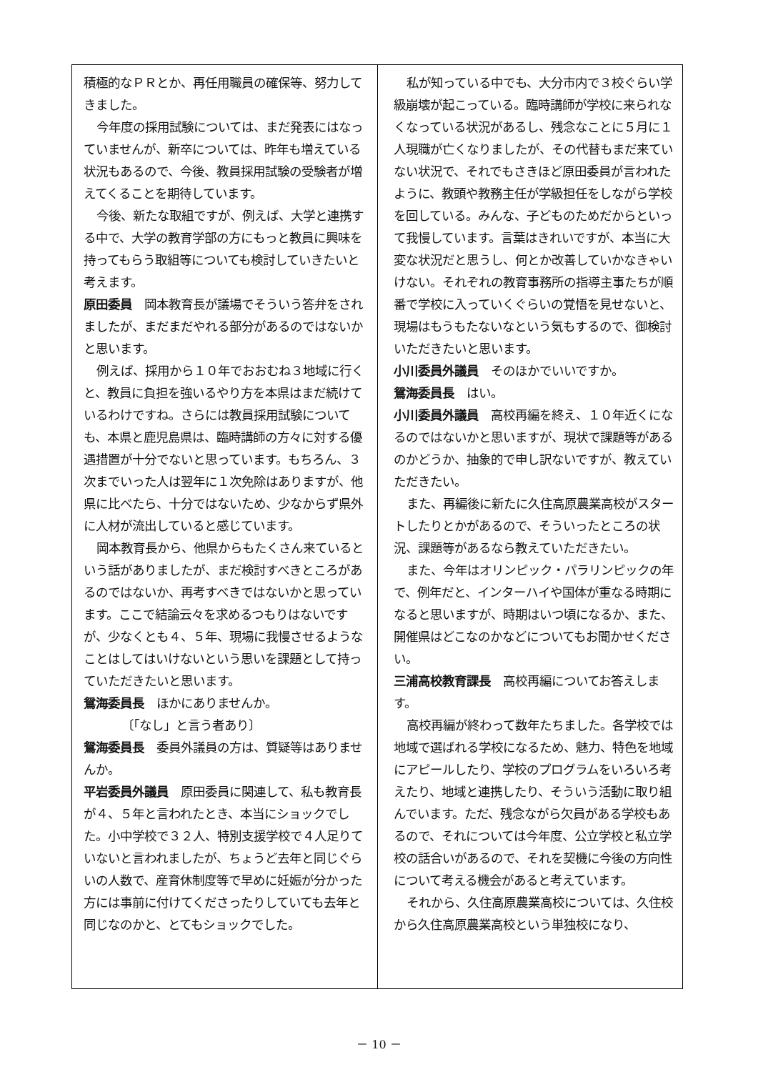積極的なＰＲとか、再任用職員の確保等、努力してきました。
今年度の採用試験については、まだ発表にはなっていませんが、新卒については、昨年も増えている状況もあるので、今後、教員採用試験の受験者が増えてくることを期待しています。
今後、新たな取組ですが、例えば、大学と連携する中で、大学の教育学部の方にもっと教員に興味を持ってもらう取組等についても検討していきたいと考えます。
原田委員　岡本教育長が議場でそういう答弁をされましたが、まだまだやれる部分があるのではないかと思います。
例えば、採用から１０年でおおむね３地域に行くと、教員に負担を強いるやり方を本県はまだ続けているわけですね。さらには教員採用試験についても、本県と鹿児島県は、臨時講師の方々に対する優遇措置が十分でないと思っています。もちろん、３次までいった人は翌年に１次免除はありますが、他県に比べたら、十分ではないため、少なからず県外に人材が流出していると感じています。
岡本教育長から、他県からもたくさん来ているという話がありましたが、まだ検討すべきところがあるのではないか、再考すべきではないかと思っています。ここで結論云々を求めるつもりはないですが、少なくとも４、５年、現場に我慢させるようなことはしてはいけないという思いを課題として持っていただきたいと思います。
鴛海委員長　ほかにありませんか。
〔「なし」と言う者あり〕
鴛海委員長　委員外議員の方は、質疑等はありませんか。
平岩委員外議員　原田委員に関連して、私も教育長が４、５年と言われたとき、本当にショックでした。小中学校で３２人、特別支援学校で４人足りていないと言われましたが、ちょうど去年と同じぐらいの人数で、産育休制度等で早めに妊娠が分かった方には事前に付けてくださったりしていても去年と同じなのかと、とてもショックでした。
私が知っている中でも、大分市内で３校ぐらい学級崩壊が起こっている。臨時講師が学校に来られなくなっている状況があるし、残念なことに５月に１人現職が亡くなりましたが、その代替もまだ来ていない状況で、それでもさきほど原田委員が言われたように、教頭や教務主任が学級担任をしながら学校を回している。みんな、子どものためだからといって我慢しています。言葉はきれいですが、本当に大変な状況だと思うし、何とか改善していかなきゃいけない。それぞれの教育事務所の指導主事たちが順番で学校に入っていくぐらいの覚悟を見せないと、現場はもうもたないなという気もするので、御検討いただきたいと思います。
小川委員外議員　そのほかでいいですか。
鴛海委員長　はい。
小川委員外議員　高校再編を終え、１０年近くになるのではないかと思いますが、現状で課題等があるのかどうか、抽象的で申し訳ないですが、教えていただきたい。
また、再編後に新たに久住高原農業高校がスタートしたりとかがあるので、そういったところの状況、課題等があるなら教えていただきたい。
また、今年はオリンピック・パラリンピックの年で、例年だと、インターハイや国体が重なる時期になると思いますが、時期はいつ頃になるか、また、開催県はどこなのかなどについてもお聞かせください。
三浦高校教育課長　高校再編についてお答えします。
高校再編が終わって数年たちました。各学校では地域で選ばれる学校になるため、魅力、特色を地域にアピールしたり、学校のプログラムをいろいろ考えたり、地域と連携したり、そういう活動に取り組んでいます。ただ、残念ながら欠員がある学校もあるので、それについては今年度、公立学校と私立学校の話合いがあるので、それを契機に今後の方向性について考える機会があると考えています。
それから、久住高原農業高校については、久住校から久住高原農業高校という単独校になり、
－ 10 －